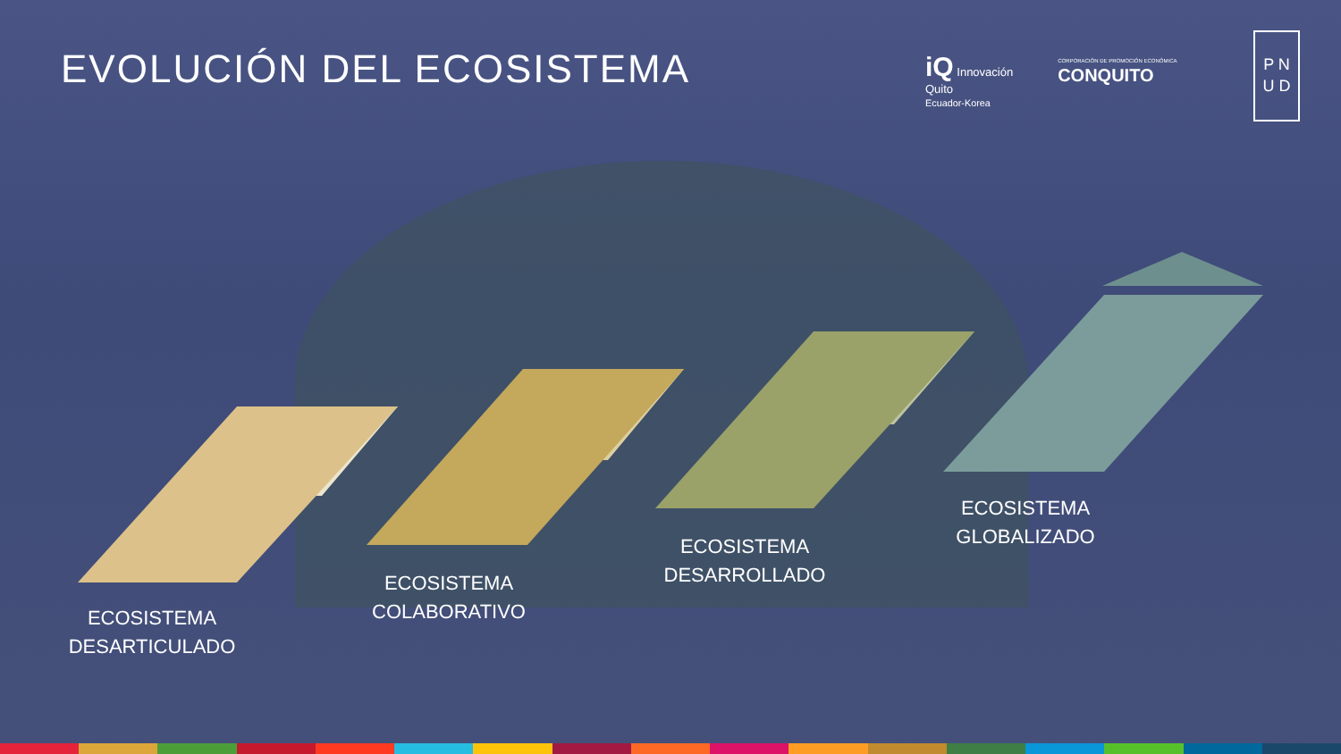EVOLUCIÓN DEL ECOSISTEMA
iQ Innovación
Quito
Ecuador-Korea
CORPORACIÓN DE PROMOCIÓN ECONÓMICA
CONQUITO
P N
U D
ECOSISTEMA
DESARTICULADO
ECOSISTEMA
COLABORATIVO
ECOSISTEMA
DESARROLLADO
ECOSISTEMA
GLOBALIZADO